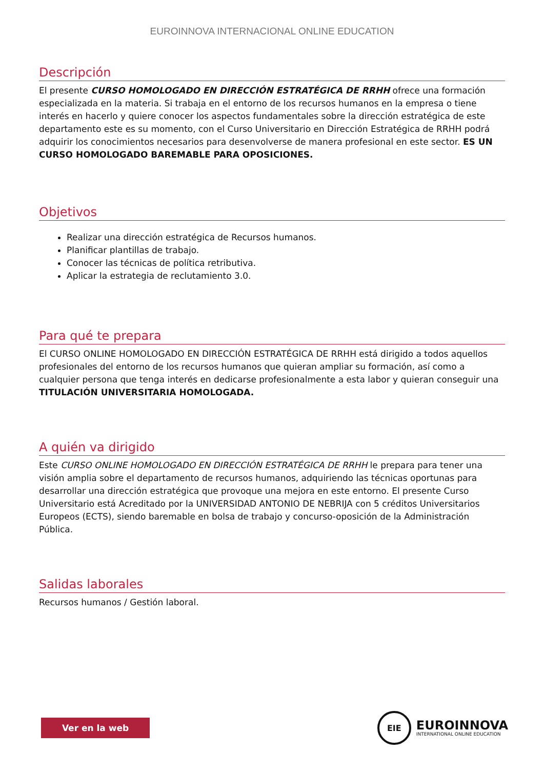EUROINNOVA INTERNACIONAL ONLINE EDUCATION
Descripción
El presente CURSO HOMOLOGADO EN DIRECCIÓN ESTRATÉGICA DE RRHH ofrece una formación especializada en la materia. Si trabaja en el entorno de los recursos humanos en la empresa o tiene interés en hacerlo y quiere conocer los aspectos fundamentales sobre la dirección estratégica de este departamento este es su momento, con el Curso Universitario en Dirección Estratégica de RRHH podrá adquirir los conocimientos necesarios para desenvolverse de manera profesional en este sector. ES UN CURSO HOMOLOGADO BAREMABLE PARA OPOSICIONES.
Objetivos
Realizar una dirección estratégica de Recursos humanos.
Planificar plantillas de trabajo.
Conocer las técnicas de política retributiva.
Aplicar la estrategia de reclutamiento 3.0.
Para qué te prepara
El CURSO ONLINE HOMOLOGADO EN DIRECCIÓN ESTRATÉGICA DE RRHH está dirigido a todos aquellos profesionales del entorno de los recursos humanos que quieran ampliar su formación, así como a cualquier persona que tenga interés en dedicarse profesionalmente a esta labor y quieran conseguir una TITULACIÓN UNIVERSITARIA HOMOLOGADA.
A quién va dirigido
Este CURSO ONLINE HOMOLOGADO EN DIRECCIÓN ESTRATÉGICA DE RRHH le prepara para tener una visión amplia sobre el departamento de recursos humanos, adquiriendo las técnicas oportunas para desarrollar una dirección estratégica que provoque una mejora en este entorno. El presente Curso Universitario está Acreditado por la UNIVERSIDAD ANTONIO DE NEBRIJA con 5 créditos Universitarios Europeos (ECTS), siendo baremable en bolsa de trabajo y concurso-oposición de la Administración Pública.
Salidas laborales
Recursos humanos / Gestión laboral.
Ver en la web
EIE
EUROINNOVA
INTERNATIONAL ONLINE EDUCATION